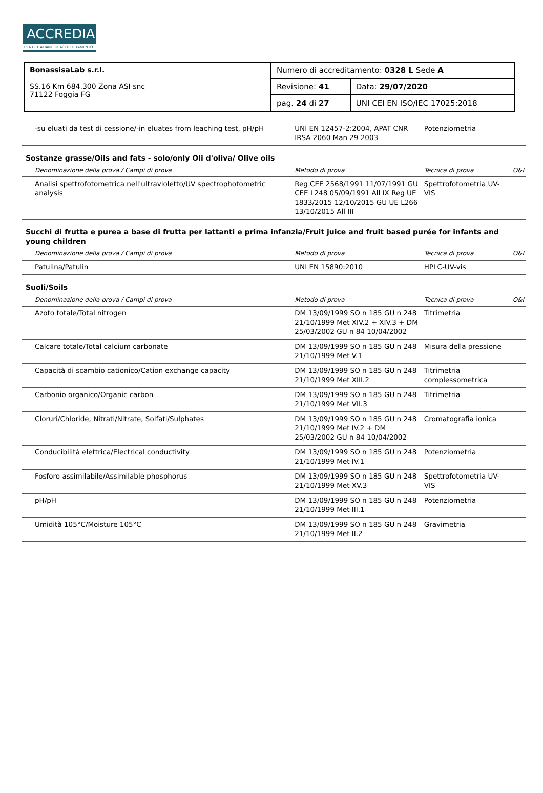ACCREDIA
L'ENTE ITALIANO DI ACCREDITAMENTO
| BonassisaLab s.r.l. SS.16 Km 684.300 Zona ASI snc 71122 Foggia FG | Numero di accreditamento: 0328 L Sede A | |
| | Revisione: 41 | Data: 29/07/2020 |
| | pag. 24 di 27 | UNI CEI EN ISO/IEC 17025:2018 |
| -su eluati da test di cessione/-in eluates from leaching test, pH/pH | UNI EN 12457-2:2004, APAT CNR IRSA 2060 Man 29 2003 | Potenziometria | |
| Sostanze grasse/Oils and fats - solo/only Oli d'oliva/ Olive oils | | | |
| Denominazione della prova / Campi di prova | Metodo di prova | Tecnica di prova | O&I |
| Analisi spettrofotometrica nell'ultravioletto/UV spectrophotometric analysis | Reg CEE 2568/1991 11/07/1991 GU CEE L248 05/09/1991 All IX Reg UE 1833/2015 12/10/2015 GU UE L266 13/10/2015 All III | Spettrofotometria UV-VIS | |
| Succhi di frutta e purea a base di frutta per lattanti e prima infanzia/Fruit juice and fruit based purée for infants and young children | | | |
| Denominazione della prova / Campi di prova | Metodo di prova | Tecnica di prova | O&I |
| Patulina/Patulin | UNI EN 15890:2010 | HPLC-UV-vis | |
| Suoli/Soils | | | |
| Denominazione della prova / Campi di prova | Metodo di prova | Tecnica di prova | O&I |
| Azoto totale/Total nitrogen | DM 13/09/1999 SO n 185 GU n 248 21/10/1999 Met XIV.2 + XIV.3 + DM 25/03/2002 GU n 84 10/04/2002 | Titrimetria | |
| Calcare totale/Total calcium carbonate | DM 13/09/1999 SO n 185 GU n 248 21/10/1999 Met V.1 | Misura della pressione | |
| Capacità di scambio cationico/Cation exchange capacity | DM 13/09/1999 SO n 185 GU n 248 21/10/1999 Met XIII.2 | Titrimetria complessometrica | |
| Carbonio organico/Organic carbon | DM 13/09/1999 SO n 185 GU n 248 21/10/1999 Met VII.3 | Titrimetria | |
| Cloruri/Chloride, Nitrati/Nitrate, Solfati/Sulphates | DM 13/09/1999 SO n 185 GU n 248 21/10/1999 Met IV.2 + DM 25/03/2002 GU n 84 10/04/2002 | Cromatografia ionica | |
| Conducibilità elettrica/Electrical conductivity | DM 13/09/1999 SO n 185 GU n 248 21/10/1999 Met IV.1 | Potenziometria | |
| Fosforo assimilabile/Assimilable phosphorus | DM 13/09/1999 SO n 185 GU n 248 21/10/1999 Met XV.3 | Spettrofotometria UV-VIS | |
| pH/pH | DM 13/09/1999 SO n 185 GU n 248 21/10/1999 Met III.1 | Potenziometria | |
| Umidità 105°C/Moisture 105°C | DM 13/09/1999 SO n 185 GU n 248 21/10/1999 Met II.2 | Gravimetria | |